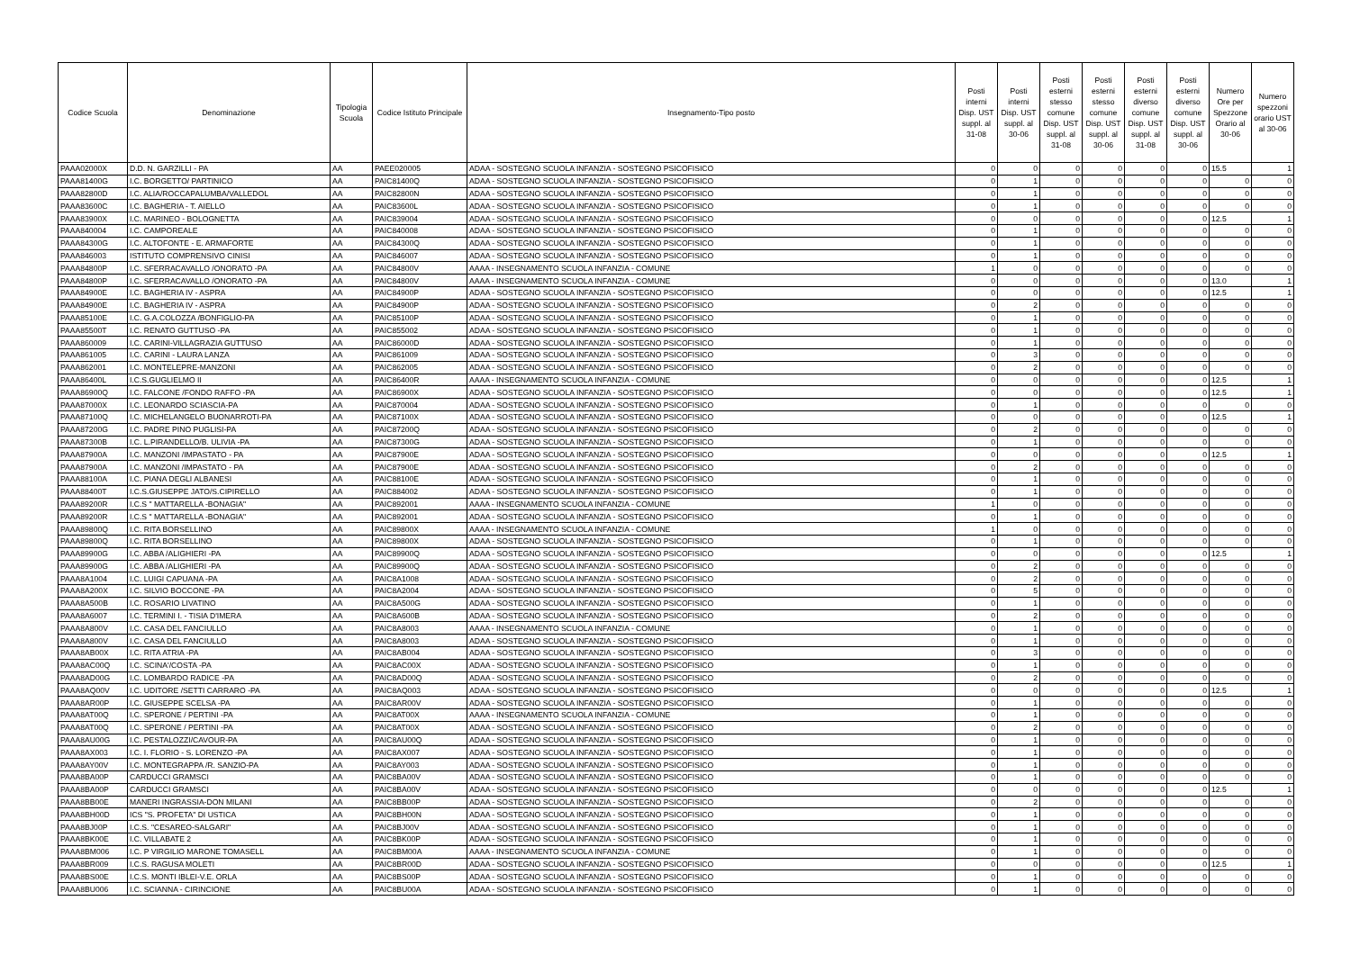| Codice Scuola | Denominazione | Tipologia Scuola | Codice Istituto Principale | Insegnamento-Tipo posto | Posti interni Disp. UST suppl. al 31-08 | Posti interni Disp. UST suppl. al 30-06 | Posti esterni stesso comune Disp. UST suppl. al 31-08 | Posti esterni stesso comune Disp. UST suppl. al 30-06 | Posti esterni diverso comune Disp. UST suppl. al 31-08 | Posti esterni diverso comune Disp. UST suppl. al 30-06 | Numero Ore per Spezzone Orario al 30-06 | Numero spezzoni orario UST al 30-06 |
| --- | --- | --- | --- | --- | --- | --- | --- | --- | --- | --- | --- | --- |
| PAAA02000X | D.D. N. GARZILLI - PA | AA | PAEE020005 | ADAA - SOSTEGNO SCUOLA INFANZIA - SOSTEGNO PSICOFISICO | 0 | 0 | 0 | 0 | 0 | 0 | 15.5 | 1 |
| PAAA81400G | I.C. BORGETTO/ PARTINICO | AA | PAIC81400Q | ADAA - SOSTEGNO SCUOLA INFANZIA - SOSTEGNO PSICOFISICO | 0 | 1 | 0 | 0 | 0 | 0 | 0 | 0 |
| PAAA82800D | I.C. ALIA/ROCCAPALUMBA/VALLEDOL | AA | PAIC82800N | ADAA - SOSTEGNO SCUOLA INFANZIA - SOSTEGNO PSICOFISICO | 0 | 1 | 0 | 0 | 0 | 0 | 0 | 0 |
| PAAA83600C | I.C. BAGHERIA - T. AIELLO | AA | PAIC83600L | ADAA - SOSTEGNO SCUOLA INFANZIA - SOSTEGNO PSICOFISICO | 0 | 1 | 0 | 0 | 0 | 0 | 0 | 0 |
| PAAA83900X | I.C. MARINEO - BOLOGNETTA | AA | PAIC839004 | ADAA - SOSTEGNO SCUOLA INFANZIA - SOSTEGNO PSICOFISICO | 0 | 0 | 0 | 0 | 0 | 0 | 12.5 | 1 |
| PAAA840004 | I.C. CAMPOREALE | AA | PAIC840008 | ADAA - SOSTEGNO SCUOLA INFANZIA - SOSTEGNO PSICOFISICO | 0 | 1 | 0 | 0 | 0 | 0 | 0 | 0 |
| PAAA84300G | I.C. ALTOFONTE - E. ARMAFORTE | AA | PAIC84300Q | ADAA - SOSTEGNO SCUOLA INFANZIA - SOSTEGNO PSICOFISICO | 0 | 1 | 0 | 0 | 0 | 0 | 0 | 0 |
| PAAA846003 | ISTITUTO COMPRENSIVO CINISI | AA | PAIC846007 | ADAA - SOSTEGNO SCUOLA INFANZIA - SOSTEGNO PSICOFISICO | 0 | 1 | 0 | 0 | 0 | 0 | 0 | 0 |
| PAAA84800P | I.C. SFERRACAVALLO /ONORATO -PA | AA | PAIC84800V | AAAA - INSEGNAMENTO SCUOLA INFANZIA - COMUNE | 1 | 0 | 0 | 0 | 0 | 0 | 0 | 0 |
| PAAA84800P | I.C. SFERRACAVALLO /ONORATO -PA | AA | PAIC84800V | AAAA - INSEGNAMENTO SCUOLA INFANZIA - COMUNE | 0 | 0 | 0 | 0 | 0 | 0 | 13.0 | 1 |
| PAAA84900E | I.C. BAGHERIA IV - ASPRA | AA | PAIC84900P | ADAA - SOSTEGNO SCUOLA INFANZIA - SOSTEGNO PSICOFISICO | 0 | 0 | 0 | 0 | 0 | 0 | 12.5 | 1 |
| PAAA84900E | I.C. BAGHERIA IV - ASPRA | AA | PAIC84900P | ADAA - SOSTEGNO SCUOLA INFANZIA - SOSTEGNO PSICOFISICO | 0 | 2 | 0 | 0 | 0 | 0 | 0 | 0 |
| PAAA85100E | I.C. G.A.COLOZZA /BONFIGLIO-PA | AA | PAIC85100P | ADAA - SOSTEGNO SCUOLA INFANZIA - SOSTEGNO PSICOFISICO | 0 | 1 | 0 | 0 | 0 | 0 | 0 | 0 |
| PAAA85500T | I.C. RENATO GUTTUSO -PA | AA | PAIC855002 | ADAA - SOSTEGNO SCUOLA INFANZIA - SOSTEGNO PSICOFISICO | 0 | 1 | 0 | 0 | 0 | 0 | 0 | 0 |
| PAAA860009 | I.C. CARINI-VILLAGRAZIA GUTTUSO | AA | PAIC86000D | ADAA - SOSTEGNO SCUOLA INFANZIA - SOSTEGNO PSICOFISICO | 0 | 1 | 0 | 0 | 0 | 0 | 0 | 0 |
| PAAA861005 | I.C. CARINI - LAURA LANZA | AA | PAIC861009 | ADAA - SOSTEGNO SCUOLA INFANZIA - SOSTEGNO PSICOFISICO | 0 | 3 | 0 | 0 | 0 | 0 | 0 | 0 |
| PAAA862001 | I.C. MONTELEPRE-MANZONI | AA | PAIC862005 | ADAA - SOSTEGNO SCUOLA INFANZIA - SOSTEGNO PSICOFISICO | 0 | 2 | 0 | 0 | 0 | 0 | 0 | 0 |
| PAAA86400L | I.C.S.GUGLIELMO II | AA | PAIC86400R | AAAA - INSEGNAMENTO SCUOLA INFANZIA - COMUNE | 0 | 0 | 0 | 0 | 0 | 0 | 12.5 | 1 |
| PAAA86900Q | I.C. FALCONE /FONDO RAFFO -PA | AA | PAIC86900X | ADAA - SOSTEGNO SCUOLA INFANZIA - SOSTEGNO PSICOFISICO | 0 | 0 | 0 | 0 | 0 | 0 | 12.5 | 1 |
| PAAA87000X | I.C. LEONARDO SCIASCIA-PA | AA | PAIC870004 | ADAA - SOSTEGNO SCUOLA INFANZIA - SOSTEGNO PSICOFISICO | 0 | 1 | 0 | 0 | 0 | 0 | 0 | 0 |
| PAAA87100Q | I.C. MICHELANGELO BUONARROTI-PA | AA | PAIC87100X | ADAA - SOSTEGNO SCUOLA INFANZIA - SOSTEGNO PSICOFISICO | 0 | 0 | 0 | 0 | 0 | 0 | 12.5 | 1 |
| PAAA87200G | I.C. PADRE PINO PUGLISI-PA | AA | PAIC87200Q | ADAA - SOSTEGNO SCUOLA INFANZIA - SOSTEGNO PSICOFISICO | 0 | 2 | 0 | 0 | 0 | 0 | 0 | 0 |
| PAAA87300B | I.C. L.PIRANDELLO/B. ULIVIA -PA | AA | PAIC87300G | ADAA - SOSTEGNO SCUOLA INFANZIA - SOSTEGNO PSICOFISICO | 0 | 1 | 0 | 0 | 0 | 0 | 0 | 0 |
| PAAA87900A | I.C. MANZONI /IMPASTATO - PA | AA | PAIC87900E | ADAA - SOSTEGNO SCUOLA INFANZIA - SOSTEGNO PSICOFISICO | 0 | 0 | 0 | 0 | 0 | 0 | 12.5 | 1 |
| PAAA87900A | I.C. MANZONI /IMPASTATO - PA | AA | PAIC87900E | ADAA - SOSTEGNO SCUOLA INFANZIA - SOSTEGNO PSICOFISICO | 0 | 2 | 0 | 0 | 0 | 0 | 0 | 0 |
| PAAA88100A | I.C. PIANA DEGLI ALBANESI | AA | PAIC88100E | ADAA - SOSTEGNO SCUOLA INFANZIA - SOSTEGNO PSICOFISICO | 0 | 1 | 0 | 0 | 0 | 0 | 0 | 0 |
| PAAA88400T | I.C.S.GIUSEPPE JATO/S.CIPIRELLO | AA | PAIC884002 | ADAA - SOSTEGNO SCUOLA INFANZIA - SOSTEGNO PSICOFISICO | 0 | 1 | 0 | 0 | 0 | 0 | 0 | 0 |
| PAAA89200R | I.C.S " MATTARELLA -BONAGIA" | AA | PAIC892001 | AAAA - INSEGNAMENTO SCUOLA INFANZIA - COMUNE | 1 | 0 | 0 | 0 | 0 | 0 | 0 | 0 |
| PAAA89200R | I.C.S " MATTARELLA -BONAGIA" | AA | PAIC892001 | ADAA - SOSTEGNO SCUOLA INFANZIA - SOSTEGNO PSICOFISICO | 0 | 1 | 0 | 0 | 0 | 0 | 0 | 0 |
| PAAA89800Q | I.C. RITA BORSELLINO | AA | PAIC89800X | AAAA - INSEGNAMENTO SCUOLA INFANZIA - COMUNE | 1 | 0 | 0 | 0 | 0 | 0 | 0 | 0 |
| PAAA89800Q | I.C. RITA BORSELLINO | AA | PAIC89800X | ADAA - SOSTEGNO SCUOLA INFANZIA - SOSTEGNO PSICOFISICO | 0 | 1 | 0 | 0 | 0 | 0 | 0 | 0 |
| PAAA89900G | I.C. ABBA /ALIGHIERI -PA | AA | PAIC89900Q | ADAA - SOSTEGNO SCUOLA INFANZIA - SOSTEGNO PSICOFISICO | 0 | 0 | 0 | 0 | 0 | 0 | 12.5 | 1 |
| PAAA89900G | I.C. ABBA /ALIGHIERI -PA | AA | PAIC89900Q | ADAA - SOSTEGNO SCUOLA INFANZIA - SOSTEGNO PSICOFISICO | 0 | 2 | 0 | 0 | 0 | 0 | 0 | 0 |
| PAAA8A1004 | I.C. LUIGI CAPUANA -PA | AA | PAIC8A1008 | ADAA - SOSTEGNO SCUOLA INFANZIA - SOSTEGNO PSICOFISICO | 0 | 2 | 0 | 0 | 0 | 0 | 0 | 0 |
| PAAA8A200X | I.C. SILVIO BOCCONE -PA | AA | PAIC8A2004 | ADAA - SOSTEGNO SCUOLA INFANZIA - SOSTEGNO PSICOFISICO | 0 | 5 | 0 | 0 | 0 | 0 | 0 | 0 |
| PAAA8A500B | I.C. ROSARIO LIVATINO | AA | PAIC8A500G | ADAA - SOSTEGNO SCUOLA INFANZIA - SOSTEGNO PSICOFISICO | 0 | 1 | 0 | 0 | 0 | 0 | 0 | 0 |
| PAAA8A6007 | I.C. TERMINI I. - TISIA D'IMERA | AA | PAIC8A600B | ADAA - SOSTEGNO SCUOLA INFANZIA - SOSTEGNO PSICOFISICO | 0 | 2 | 0 | 0 | 0 | 0 | 0 | 0 |
| PAAA8A800V | I.C. CASA DEL FANCIULLO | AA | PAIC8A8003 | AAAA - INSEGNAMENTO SCUOLA INFANZIA - COMUNE | 0 | 1 | 0 | 0 | 0 | 0 | 0 | 0 |
| PAAA8A800V | I.C. CASA DEL FANCIULLO | AA | PAIC8A8003 | ADAA - SOSTEGNO SCUOLA INFANZIA - SOSTEGNO PSICOFISICO | 0 | 1 | 0 | 0 | 0 | 0 | 0 | 0 |
| PAAA8AB00X | I.C. RITA ATRIA -PA | AA | PAIC8AB004 | ADAA - SOSTEGNO SCUOLA INFANZIA - SOSTEGNO PSICOFISICO | 0 | 3 | 0 | 0 | 0 | 0 | 0 | 0 |
| PAAA8AC00Q | I.C. SCINA'/COSTA -PA | AA | PAIC8AC00X | ADAA - SOSTEGNO SCUOLA INFANZIA - SOSTEGNO PSICOFISICO | 0 | 1 | 0 | 0 | 0 | 0 | 0 | 0 |
| PAAA8AD00G | I.C. LOMBARDO RADICE -PA | AA | PAIC8AD00Q | ADAA - SOSTEGNO SCUOLA INFANZIA - SOSTEGNO PSICOFISICO | 0 | 2 | 0 | 0 | 0 | 0 | 0 | 0 |
| PAAA8AQ00V | I.C. UDITORE /SETTI CARRARO -PA | AA | PAIC8AQ003 | ADAA - SOSTEGNO SCUOLA INFANZIA - SOSTEGNO PSICOFISICO | 0 | 0 | 0 | 0 | 0 | 0 | 12.5 | 1 |
| PAAA8AR00P | I.C. GIUSEPPE SCELSA -PA | AA | PAIC8AR00V | ADAA - SOSTEGNO SCUOLA INFANZIA - SOSTEGNO PSICOFISICO | 0 | 1 | 0 | 0 | 0 | 0 | 0 | 0 |
| PAAA8AT00Q | I.C. SPERONE / PERTINI -PA | AA | PAIC8AT00X | AAAA - INSEGNAMENTO SCUOLA INFANZIA - COMUNE | 0 | 1 | 0 | 0 | 0 | 0 | 0 | 0 |
| PAAA8AT00Q | I.C. SPERONE / PERTINI -PA | AA | PAIC8AT00X | ADAA - SOSTEGNO SCUOLA INFANZIA - SOSTEGNO PSICOFISICO | 0 | 2 | 0 | 0 | 0 | 0 | 0 | 0 |
| PAAA8AU00G | I.C. PESTALOZZI/CAVOUR-PA | AA | PAIC8AU00Q | ADAA - SOSTEGNO SCUOLA INFANZIA - SOSTEGNO PSICOFISICO | 0 | 1 | 0 | 0 | 0 | 0 | 0 | 0 |
| PAAA8AX003 | I.C. I. FLORIO - S. LORENZO -PA | AA | PAIC8AX007 | ADAA - SOSTEGNO SCUOLA INFANZIA - SOSTEGNO PSICOFISICO | 0 | 1 | 0 | 0 | 0 | 0 | 0 | 0 |
| PAAA8AY00V | I.C. MONTEGRAPPA /R. SANZIO-PA | AA | PAIC8AY003 | ADAA - SOSTEGNO SCUOLA INFANZIA - SOSTEGNO PSICOFISICO | 0 | 1 | 0 | 0 | 0 | 0 | 0 | 0 |
| PAAA8BA00P | CARDUCCI GRAMSCI | AA | PAIC8BA00V | ADAA - SOSTEGNO SCUOLA INFANZIA - SOSTEGNO PSICOFISICO | 0 | 1 | 0 | 0 | 0 | 0 | 0 | 0 |
| PAAA8BA00P | CARDUCCI GRAMSCI | AA | PAIC8BA00V | ADAA - SOSTEGNO SCUOLA INFANZIA - SOSTEGNO PSICOFISICO | 0 | 0 | 0 | 0 | 0 | 0 | 12.5 | 1 |
| PAAA8BB00E | MANERI INGRASSIA-DON MILANI | AA | PAIC8BB00P | ADAA - SOSTEGNO SCUOLA INFANZIA - SOSTEGNO PSICOFISICO | 0 | 2 | 0 | 0 | 0 | 0 | 0 | 0 |
| PAAA8BH00D | ICS "S. PROFETA" DI USTICA | AA | PAIC8BH00N | ADAA - SOSTEGNO SCUOLA INFANZIA - SOSTEGNO PSICOFISICO | 0 | 1 | 0 | 0 | 0 | 0 | 0 | 0 |
| PAAA8BJ00P | I.C.S. "CESAREO-SALGARI" | AA | PAIC8BJ00V | ADAA - SOSTEGNO SCUOLA INFANZIA - SOSTEGNO PSICOFISICO | 0 | 1 | 0 | 0 | 0 | 0 | 0 | 0 |
| PAAA8BK00E | I.C. VILLABATE 2 | AA | PAIC8BK00P | ADAA - SOSTEGNO SCUOLA INFANZIA - SOSTEGNO PSICOFISICO | 0 | 1 | 0 | 0 | 0 | 0 | 0 | 0 |
| PAAA8BM006 | I.C. P VIRGILIO MARONE TOMASELL | AA | PAIC8BM00A | AAAA - INSEGNAMENTO SCUOLA INFANZIA - COMUNE | 0 | 1 | 0 | 0 | 0 | 0 | 0 | 0 |
| PAAA8BR009 | I.C.S. RAGUSA MOLETI | AA | PAIC8BR00D | ADAA - SOSTEGNO SCUOLA INFANZIA - SOSTEGNO PSICOFISICO | 0 | 0 | 0 | 0 | 0 | 0 | 12.5 | 1 |
| PAAA8BS00E | I.C.S. MONTI IBLEI-V.E. ORLA | AA | PAIC8BS00P | ADAA - SOSTEGNO SCUOLA INFANZIA - SOSTEGNO PSICOFISICO | 0 | 1 | 0 | 0 | 0 | 0 | 0 | 0 |
| PAAA8BU006 | I.C. SCIANNA - CIRINCIONE | AA | PAIC8BU00A | ADAA - SOSTEGNO SCUOLA INFANZIA - SOSTEGNO PSICOFISICO | 0 | 1 | 0 | 0 | 0 | 0 | 0 | 0 |